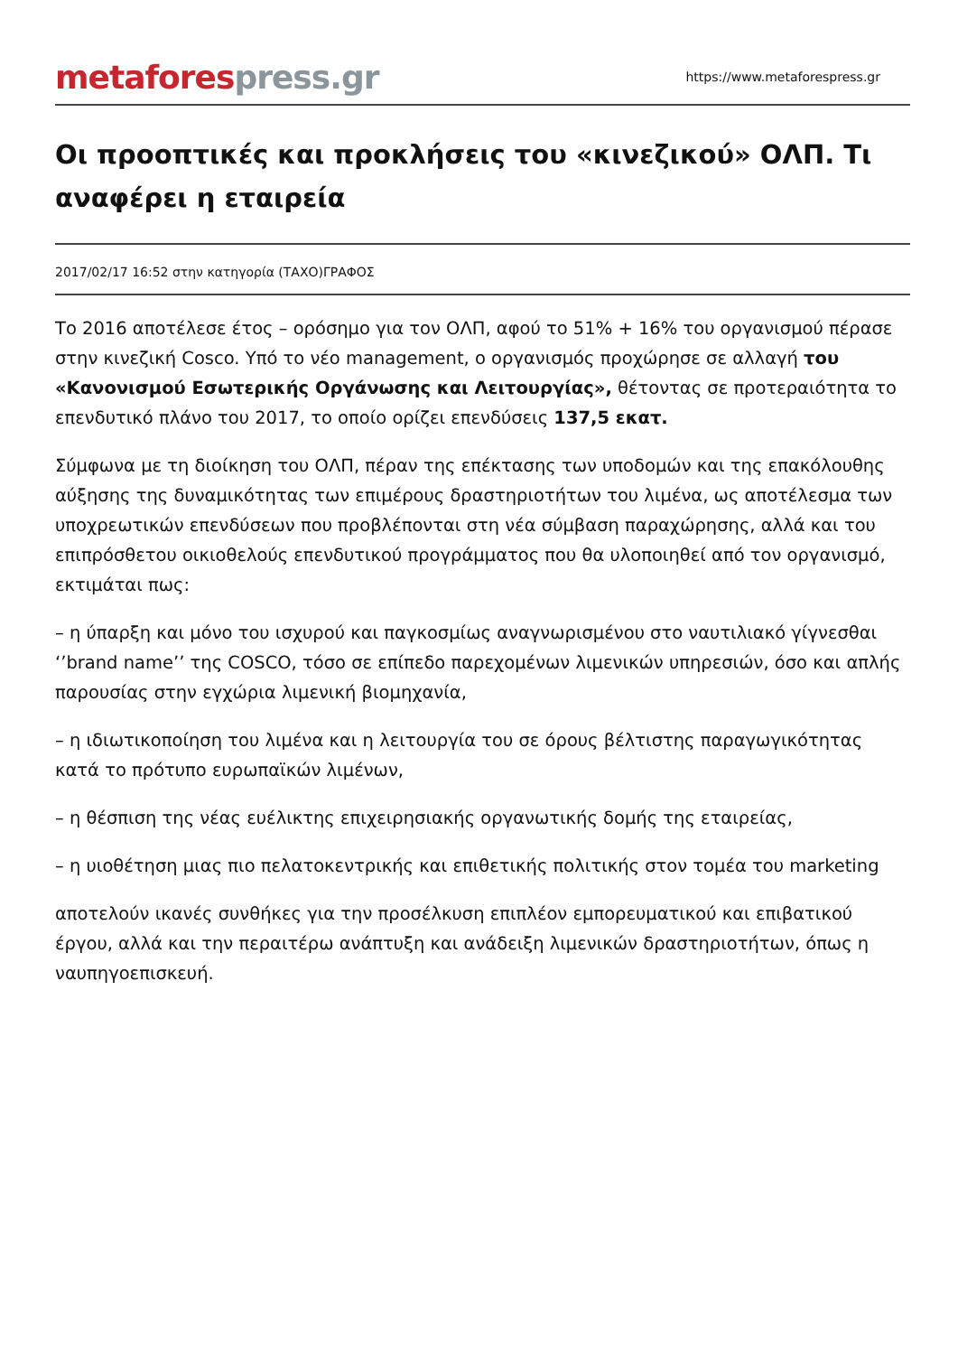metafores press.gr
https://www.metaforespress.gr
Οι προοπτικές και προκλήσεις του «κινεζικού» ΟΛΠ. Τι αναφέρει η εταιρεία
2017/02/17 16:52 στην κατηγορία (ΤΑΧΟ)ΓΡΑΦΟΣ
Το 2016 αποτέλεσε έτος – ορόσημο για τον ΟΛΠ, αφού το 51% + 16% του οργανισμού πέρασε στην κινεζική Cosco. Υπό το νέο management, ο οργανισμός προχώρησε σε αλλαγή του «Κανονισμού Εσωτερικής Οργάνωσης και Λειτουργίας», θέτοντας σε προτεραιότητα το επενδυτικό πλάνο του 2017, το οποίο ορίζει επενδύσεις 137,5 εκατ.
Σύμφωνα με τη διοίκηση του ΟΛΠ, πέραν της επέκτασης των υποδομών και της επακόλουθης αύξησης της δυναμικότητας των επιμέρους δραστηριοτήτων του λιμένα, ως αποτέλεσμα των υποχρεωτικών επενδύσεων που προβλέπονται στη νέα σύμβαση παραχώρησης, αλλά και του επιπρόσθετου οικιοθελούς επενδυτικού προγράμματος που θα υλοποιηθεί από τον οργανισμό, εκτιμάται πως:
– η ύπαρξη και μόνο του ισχυρού και παγκοσμίως αναγνωρισμένου στο ναυτιλιακό γίγνεσθαι ‘’brand name’’ της COSCO, τόσο σε επίπεδο παρεχομένων λιμενικών υπηρεσιών, όσο και απλής παρουσίας στην εγχώρια λιμενική βιομηχανία,
– η ιδιωτικοποίηση του λιμένα και η λειτουργία του σε όρους βέλτιστης παραγωγικότητας κατά το πρότυπο ευρωπαϊκών λιμένων,
– η θέσπιση της νέας ευέλικτης επιχειρησιακής οργανωτικής δομής της εταιρείας,
– η υιοθέτηση μιας πιο πελατοκεντρικής και επιθετικής πολιτικής στον τομέα του marketing
αποτελούν ικανές συνθήκες για την προσέλκυση επιπλέον εμπορευματικού και επιβατικού έργου, αλλά και την περαιτέρω ανάπτυξη και ανάδειξη λιμενικών δραστηριοτήτων, όπως η ναυπηγοεπισκευή.